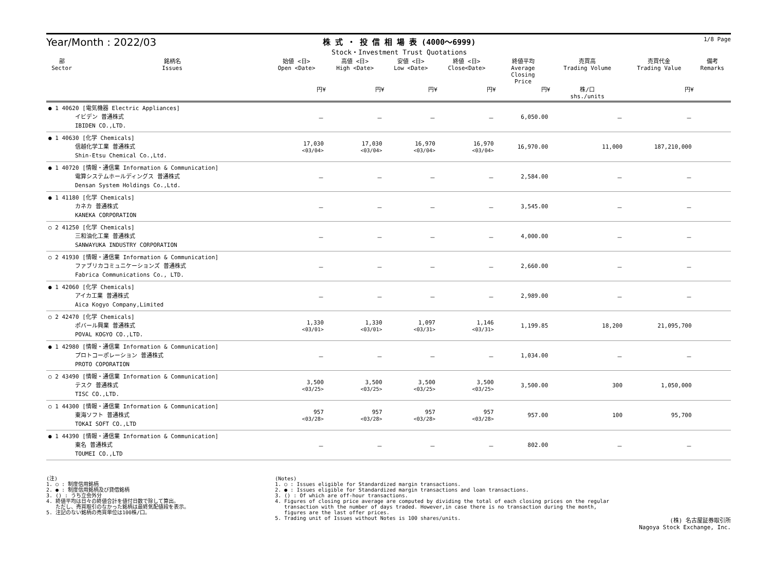Year/Month : 2022/03
株 式 ・ 投 信 相 場 表 (4000～6999)
Stock・Investment Trust Quotations
1/8 Page
| 部 Sector | 銘柄名 Issues | 始値 <日> Open <Date> | 高値 <日> High <Date> | 安値 <日> Low <Date> | 終値 <日> Close<Date> | 終値平均 Average Closing Price | 売買高 Trading Volume | 売買代金 Trading Value | 備考 Remarks |
| --- | --- | --- | --- | --- | --- | --- | --- | --- | --- |
| | | 円¥ | 円¥ | 円¥ | 円¥ | 円¥ | 株/口 shs./units | 円¥ | |
| ● 1 40620 [電気機器 Electric Appliances] イビデン 普通株式 IBIDEN CO.,LTD. | | － | － | － | － | 6,050.00 | － | － | |
| ● 1 40630 [化学 Chemicals] 信越化学工業 普通株式 Shin-Etsu Chemical Co.,Ltd. | | 17,030 <03/04> | 17,030 <03/04> | 16,970 <03/04> | 16,970 <03/04> | 16,970.00 | 11,000 | 187,210,000 | |
| ● 1 40720 [情報・通信業 Information & Communication] 電算システムホールディングス 普通株式 Densan System Holdings Co.,Ltd. | | － | － | － | － | 2,584.00 | － | － | |
| ● 1 41180 [化学 Chemicals] カネカ 普通株式 KANEKA CORPORATION | | － | － | － | － | 3,545.00 | － | － | |
| ○ 2 41250 [化学 Chemicals] 三和油化工業 普通株式 SANWAYUKA INDUSTRY CORPORATION | | － | － | － | － | 4,000.00 | － | － | |
| ○ 2 41930 [情報・通信業 Information & Communication] ファブリカコミュニケーションズ 普通株式 Fabrica Communications Co., LTD. | | － | － | － | － | 2,660.00 | － | － | |
| ● 1 42060 [化学 Chemicals] アイカ工業 普通株式 Aica Kogyo Company,Limited | | － | － | － | － | 2,989.00 | － | － | |
| ○ 2 42470 [化学 Chemicals] ポバール興業 普通株式 POVAL KOGYO CO.,LTD. | | 1,330 <03/01> | 1,330 <03/01> | 1,097 <03/31> | 1,146 <03/31> | 1,199.85 | 18,200 | 21,095,700 | |
| ● 1 42980 [情報・通信業 Information & Communication] プロトコーポレーション 普通株式 PROTO COPORATION | | － | － | － | － | 1,034.00 | － | － | |
| ○ 2 43490 [情報・通信業 Information & Communication] テスク 普通株式 TISC CO.,LTD. | | 3,500 <03/25> | 3,500 <03/25> | 3,500 <03/25> | 3,500 <03/25> | 3,500.00 | 300 | 1,050,000 | |
| ○ 1 44300 [情報・通信業 Information & Communication] 東海ソフト 普通株式 TOKAI SOFT CO.,LTD | | 957 <03/28> | 957 <03/28> | 957 <03/28> | 957 <03/28> | 957.00 | 100 | 95,700 | |
| ● 1 44390 [情報・通信業 Information & Communication] 東名 普通株式 TOUMEI CO.,LTD | | － | － | － | － | 802.00 | － | － | |
(注) 1. ○ : 制度信用銘柄 2. ● : 制度信用銘柄及び貸借銘柄 3. () : うち立会外分 4. 終値平均は日々の終値合計を値付日数で除して算出。 ただし、売買取引のなかった銘柄は最終気配値段を表示。 5. 注記のない銘柄の売買単位は100株/口。
(Notes) 1. ○ : Issues eligible for Standardized margin transactions. 2. ● : Issues eligible for Standardized margin transactions and loan transactions. 3. () : Of which are off-hour transactions. 4. Figures of closing price average are computed by dividing the total of each closing prices on the regular transaction with the number of days traded. However,in case there is no transaction during the month, figures are the last offer prices. 5. Trading unit of Issues without Notes is 100 shares/units.
(株) 名古屋証券取引所
Nagoya Stock Exchange, Inc.